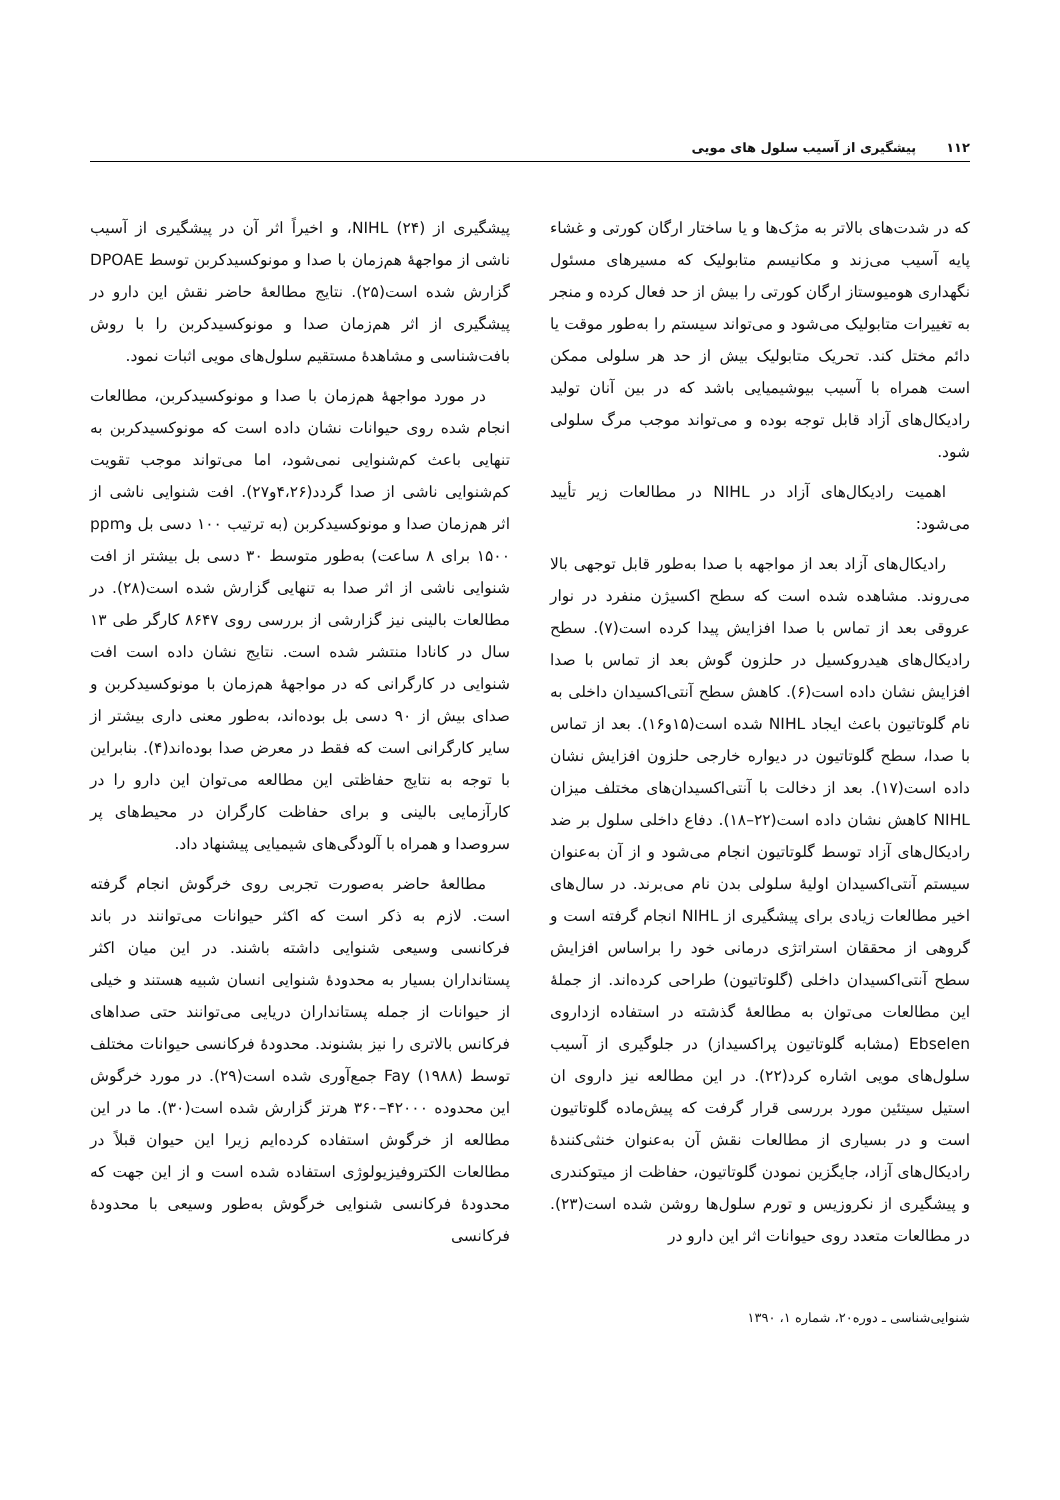۱۱۲ پیشگیری از آسیب سلول های مویی
که در شدت‌های بالاتر به مژک‌ها و یا ساختار ارگان کورتی و غشاء پایه آسیب می‌زند و مکانیسم متابولیک که مسیرهای مسئول نگهداری هومیوستاز ارگان کورتی را بیش از حد فعال کرده و منجر به تغییرات متابولیک می‌شود و می‌تواند سیستم را به‌طور موقت یا دائم مختل کند. تحریک متابولیک بیش از حد هر سلولی ممکن است همراه با آسیب بیوشیمیایی باشد که در بین آنان تولید رادیکال‌های آزاد قابل توجه بوده و می‌تواند موجب مرگ سلولی شود.
اهمیت رادیکال‌های آزاد در NIHL در مطالعات زیر تأیید می‌شود:
رادیکال‌های آزاد بعد از مواجهه با صدا به‌طور قابل توجهی بالا می‌روند. مشاهده شده است که سطح اکسیژن منفرد در نوار عروقی بعد از تماس با صدا افزایش پیدا کرده است(۷). سطح رادیکال‌های هیدروکسیل در حلزون گوش بعد از تماس با صدا افزایش نشان داده است(۶). کاهش سطح آنتی‌اکسیدان داخلی به نام گلوتاتیون باعث ایجاد NIHL شده است(۱۵و۱۶). بعد از تماس با صدا، سطح گلوتاتیون در دیواره خارجی حلزون افزایش نشان داده است(۱۷). بعد از دخالت با آنتی‌اکسیدان‌های مختلف میزان NIHL کاهش نشان داده است(۲۲–۱۸). دفاع داخلی سلول بر ضد رادیکال‌های آزاد توسط گلوتاتیون انجام می‌شود و از آن به‌عنوان سیستم آنتی‌اکسیدان اولیهٔ سلولی بدن نام می‌برند. در سال‌های اخیر مطالعات زیادی برای پیشگیری از NIHL انجام گرفته است و گروهی از محققان استراتژی درمانی خود را براساس افزایش سطح آنتی‌اکسیدان داخلی (گلوتاتیون) طراحی کرده‌اند. از جملهٔ این مطالعات می‌توان به مطالعهٔ گذشته در استفاده ازداروی Ebselen (مشابه گلوتاتیون پراکسیداز) در جلوگیری از آسیب سلول‌های مویی اشاره کرد(۲۲). در این مطالعه نیز داروی ان استیل سیتئین مورد بررسی قرار گرفت که پیش‌ماده گلوتاتیون است و در بسیاری از مطالعات نقش آن به‌عنوان خنثی‌کنندهٔ رادیکال‌های آزاد، جایگزین نمودن گلوتاتیون، حفاظت از میتوکندری و پیشگیری از نکروزیس و تورم سلول‌ها روشن شده است(۲۳). در مطالعات متعدد روی حیوانات اثر این دارو در
پیشگیری از NIHL (۲۴)، و اخیراً اثر آن در پیشگیری از آسیب ناشی از مواجههٔ هم‌زمان با صدا و مونوکسیدکربن توسط DPOAE گزارش شده است(۲۵). نتایج مطالعهٔ حاضر نقش این دارو در پیشگیری از اثر هم‌زمان صدا و مونوکسیدکربن را با روش بافت‌شناسی و مشاهدهٔ مستقیم سلول‌های مویی اثبات نمود.
در مورد مواجههٔ هم‌زمان با صدا و مونوکسیدکربن، مطالعات انجام شده روی حیوانات نشان داده است که مونوکسیدکربن به تنهایی باعث کم‌شنوایی نمی‌شود، اما می‌تواند موجب تقویت کم‌شنوایی ناشی از صدا گردد(۴،۲۶و۲۷). افت شنوایی ناشی از اثر هم‌زمان صدا و مونوکسیدکربن (به ترتیب ۱۰۰ دسی بل وppm ۱۵۰۰ برای ۸ ساعت) به‌طور متوسط ۳۰ دسی بل بیشتر از افت شنوایی ناشی از اثر صدا به تنهایی گزارش شده است(۲۸). در مطالعات بالینی نیز گزارشی از بررسی روی ۸۶۴۷ کارگر طی ۱۳ سال در کانادا منتشر شده است. نتایج نشان داده است افت شنوایی در کارگرانی که در مواجههٔ هم‌زمان با مونوکسیدکربن و صدای بیش از ۹۰ دسی بل بوده‌اند، به‌طور معنی داری بیشتر از سایر کارگرانی است که فقط در معرض صدا بوده‌اند(۴). بنابراین با توجه به نتایج حفاظتی این مطالعه می‌توان این دارو را در کارآزمایی بالینی و برای حفاظت کارگران در محیط‌های پر سروصدا و همراه با آلودگی‌های شیمیایی پیشنهاد داد.
مطالعهٔ حاضر به‌صورت تجربی روی خرگوش انجام گرفته است. لازم به ذکر است که اکثر حیوانات می‌توانند در باند فرکانسی وسیعی شنوایی داشته باشند. در این میان اکثر پستانداران بسیار به محدودهٔ شنوایی انسان شبیه هستند و خیلی از حیوانات از جمله پستانداران دریایی می‌توانند حتی صداهای فرکانس بالاتری را نیز بشنوند. محدودهٔ فرکانسی حیوانات مختلف توسط Fay (۱۹۸۸) جمع‌آوری شده است(۲۹). در مورد خرگوش این محدوده ۴۲۰۰۰–۳۶۰ هرتز گزارش شده است(۳۰). ما در این مطالعه از خرگوش استفاده کرده‌ایم زیرا این حیوان قبلاً در مطالعات الکتروفیزیولوژی استفاده شده است و از این جهت که محدودهٔ فرکانسی شنوایی خرگوش به‌طور وسیعی با محدودهٔ فرکانسی
شنوایی‌شناسی ـ دوره۲۰، شماره ۱، ۱۳۹۰